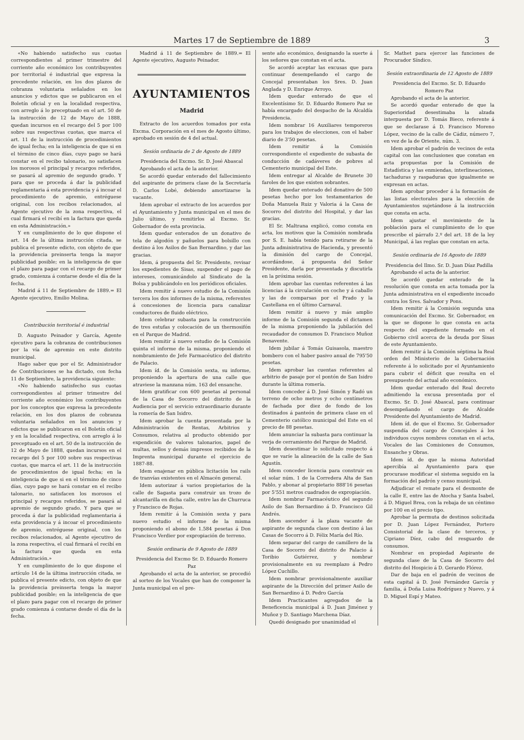Martes 17 de Septiembre de 1889 3
«No habiendo satisfecho sus cuotas correspondientes al primer trimestre del corriente año económico los contribuyentes por territorial é industrial que expresa la precedente relación, en los dos plazos de cobranza voluntaria señalados en los anuncios y edictos que se publicaron en el Boletín oficial y en la localidad respectiva, con arreglo á lo preceptuado en el art. 50 de la instrucción de 12 de Mayo de 1888, quedan incursos en el recargo del 5 por 100 sobre sus respectivas cuotas, que marca el art. 11 de la instrucción de procedimientos de igual fecha; en la inteligencia de que si en el término de cinco días, cuyo pago se hará constar en el recibo talonario, no satisfacen los morosos el principal y recargos referidos, se pasará al apremio de segundo grado. Y para que se proceda á dar la publicidad reglamentaria á esta providencia y á incoar el procedimiento de apremio, entréguese original, con los recibos relacionados, al Agente ejecutivo de la zona respectiva, el cual firmará el recibí en la factura que queda en esta Administración.»
Y en cumplimiento de lo que dispone el art. 14 de la última instrucción citada, se publica el presente edicto, con objeto de que la providencia preinserta tenga la mayor publicidad posible; en la inteligencia de que el plazo para pagar con el recargo de primer grado, comienza á contarse desde el día de la fecha.
Madrid á 11 de Septiembre de 1889.= El Agente ejecutivo, Emilio Molina.
Contribución territorial é industrial
D. Augusto Peinador y García, Agente ejecutivo para la cobranza de contribuciones por la vía de apremio en este distrito municipal.
Hago saber que por el Sr. Administrador de Contribuciones se ha dictado, con fecha 11 de Septiembre, la providencia siguiente:
«No habiendo satisfecho sus cuotas correspondientes al primer trimestre del corriente año económico los contribuyentes por los conceptos que expresa la precedente relación, en los dos plazos de cobranza voluntaria señalados en los anuncios y edictos que se publicaron en el Boletín oficial y en la localidad respectiva, con arreglo á lo preceptuado en el art. 50 de la instrucción de 12 de Mayo de 1888, quedan incursos en el recargo del 5 por 100 sobre sus respectivas cuotas, que marca el art. 11 de la instrucción de procedimientos de igual fecha; en la inteligencia de que si en el término de cinco días, cuyo pago se hará constar en el recibo talonario, no satisfacen los morosos el principal y recargos referidos, se pasará al apremio de segundo grado. Y para que se proceda á dar la publicidad reglamentaria á esta providencia y á incoar el procedimiento de apremio, entréguese original, con los recibos relacionados, al Agente ejecutivo de la zona respectiva, el cual firmará el recibí en la factura que queda en esta Administración.»
Y en cumplimiento de lo que dispone el artículo 14 de la última instrucción citada, se publica el presente edicto, con objeto de que la providencia preinserta tenga la mayor publicidad posible; en la inteligencia de que el plazo para pagar con el recargo de primer grado comienza á contarse desde el día de la fecha.
Madrid á 11 de Septiembre de 1889.= El Agente ejecutivo, Augusto Peinador.
AYUNTAMIENTOS
Madrid
Extracto de los acuerdos tomados por esta Excma. Corporación en el mes de Agosto último, aprobado en sesión de 4 del actual.
Sesión ordinaria de 2 de Agosto de 1889
Presidencia del Excmo. Sr. D. José Abascal
Aprobando el acta de la anterior.
Se acordó quedar enterado del fallecimiento del aspirante de primera clase de la Secretaría D. Carlos Lobé, debiendo amortizarse la vacante.
Idem aprobar el extracto de los acuerdos por el Ayuntamiento y Junta municipal en el mes de Julio último, y remitirlos al Excmo. Sr. Gobernador de esta provincia.
Idem quedar enterados de un donativo de tela de algodón y pañuelos para bolsillo con destino á los Asilos de San Bernardino, y dar las gracias.
Idem, á propuesta del Sr. Presidente, revisar los expedientes de Sisas, suspender el pago de intereses, comunicándolo al Sindicato de la Bolsa y publicándolo en los periódicos oficiales.
Idem remitir á nuevo estudio de la Comisión tercera los dos informes de la misma, referentes á concesiones de licencia para canalizar conductores de fluido eléctrico.
Idem celebrar subasta para la construcción de tres estufas y colocación de un thermosifón en el Parque de Madrid.
Idem remitir á nuevo estudio de la Comisión quinta el informe de la misma, proponiendo el nombramiento de Jefe Farmacéutico del distrito de Palacio.
Idem íd. de la Comisión sexta, su informe, proponiendo la apertura de una calle que atraviese la manzana núm. 163 del ensanche.
Idem gratificar con 600 pesetas al personal de la Casa de Socorro del distrito de la Audiencia por el servicio extraordinario durante la romería de San Isidro.
Idem aprobar la cuenta presentada por la Administración de Rentas, Arbitrios y Consumos, relativa al producto obtenido por expendición de valores talonarios, papel de multas, sellos y demás impresos recibidos de la Imprenta municipal durante el ejercicio de 1887-88.
Idem enajenar en pública licitación los rails de tranvías existentes en el Almacén general.
Idem autorizar á varios propietarios de la calle de Sagasta para construir un trozo de alcantarilla en dicha calle, entre las de Churruca y Francisco de Rojas.
Idem remitir á la Comisión sexta y para nuevo estudio el informe de la misma proponiendo el abono de 1.584 pesetas á Don Francisco Verdier por expropiación de terreno.
Sesión ordinaria de 9 Agosto de 1889
Presidencia del Excmo Sr. D. Eduardo Romero Paz
Aprobando el acta de la anterior, se procedió al sorteo de los Vocales que han de componer la Junta municipal en el pre-
sente año económico, designando la suerte á los señores que constan en el acta.
Se acordó aceptar las excusas que para continuar desempeñando el cargo de Concejal presentaban los Sres. D. Juan Anglada y D. Enrique Arroyo.
Idem quedar enterado de que el Excelentísimo Sr. D. Eduardo Romero Paz se había encargado del despacho de la Alcaldía Presidencia.
Idem nombrar 16 Auxiliares temporeros para los trabajos de elecciones, con el haber diario de 3'50 pesetas.
Idem remitir á la Comisión correspondiente el expediente de subasta de conducción de cadáveres de pobres al Cementerio municipal del Este.
Idem entregar al Alcalde de Brunete 30 faroles de los que existen sobrantes.
Idem quedar enterado del donativo de 500 pesetas hecho por los testamentarios de Doña Manuela Ruiz y Valoria á la Casa de Socorro del distrito del Hospital, y dar las gracias.
El Sr. Maltrana explicó, como consta en acta, los motivos que la Comisión nombrada por S. E. había tenido para retirarse de la Junta administrativa de Hacienda, y presentó la dimisión del cargo de Concejal, acordándose, á propuesta del Señor Presidente, darla por presentada y discutirla en la próxima sesión.
Idem aprobar las cuentas referentes á las licencias á la circulación en coche y á caballo y las de comparsas por el Prado y la Castellana en el último Carnaval.
Idem remitir á nuevo y más amplio informe de la Comisión segunda el dictamen de la misma proponiendo la jubilación del recaudador de consumos D. Francisco Muñoz Benavente.
Idem jubilar á Tomás Guisasola, maestro bombero con el haber pasivo anual de 795'50 pesetas.
Idem aprobar las cuentas referentes al arbitrio de pasaje por el pontón de San Isidro durante la última romería.
Idem conceder á D. José Simón y Radó un terreno de ocho metros y ocho centímetros de fachada por diez de fondo de los destinados á panteón de primera clase en el Cementerio católico municipal del Este en el precio de 88 pesetas.
Idem anunciar la subasta para continuar la verja de cerramiento del Parque de Madrid.
Idem desestimar lo solicitado respecto á que se varíe la alineación de la calle de San Agustín.
Idem conceder licencia para construir en el solar núm. 1 de la Corredera Alta de San Pablo, y abonar al propietario 888'16 pesetas por 5'551 metros cuadrados de expropiación.
Idem nombrar Farmacéutico del segundo Asilo de San Bernardino á D. Francisco Gil Andrés.
Idem ascender á la plaza vacante de aspirante de segunda clase con destino á las Casas de Socorro á D. Félix María del Río.
Idem separar del cargo de camillero de la Casa de Socorro del distrito de Palacio á Toribio Gutiérrez, y nombrar provisionalmente en su reemplazo á Pedro López Cuchillo.
Idem nombrar provisionalmente auxiliar aspirante de la Dirección del primer Asilo de San Bernardino á D. Pedro García
Idem Practicantes agregados de la Beneficencia municipal á D. Juan Jiménez y Muñoz y D. Santiago Marchena Díaz.
Quedó designado por unanimidad el
Sr. Mathet para ejercer las funciones de Procurador Síndico.
Sesión extraordinaria de 12 Agosto de 1889
Presidencia del Excmo. Sr. D. Eduardo Romero Paz
Aprobando el acta de la anterior.
Se acordó quedar enterado de que la Superioridad desestimaba la alzada interpuesta por D. Tomás Bieco, referente á que se declarase á D. Francisco Moreno López, vecino de la calle de Cádiz, número 7, en vez de la de Oriente, núm. 3.
Idem aprobar el padrón de vecinos de esta capital con las conclusiones que constan en acta propuestas por la Comisión de Estadística y las enmiendas, interlineaciones, tachaduras y raspaduras que igualmente se expresan en actas.
Idem aprobar proceder á la formación de las listas electorales para la elección de Ayuntamientos sujetándose á la instrucción que consta en acta.
Idem ajustar el movimiento de la población para el cumplimiento de lo que prescribe el párrafo 2.º del art. 18 de la ley Municipal, á las reglas que constan en acta.
Sesión ordinaria de 16 Agosto de 1889
Presidencia del Ilmo. Sr. D. Juan Díaz Padilla
Aprobando el acta de la anterior.
Se acordó quedar enterado de la resolución que consta en acta tomada por la Junta administrativa en el expediente incoado contra los Sres. Salvador y Pons.
Idem remitir á la Comisión segunda una comunicación del Excmo. Sr. Gobernador, en la que se dispone lo que consta en acta respecto del expediente formado en el Gobierno civil acerca de la deuda por Sisas de este Ayuntamiento.
Idem remitir á la Comisión séptima la Real orden del Ministerio de la Gobernación referente á lo solicitado por el Ayuntamiento para cubrir el déficit que resulta en el presupuesto del actual año económico.
Idem quedar enterado del Real decreto admitiendo la excusa presentada por el Excmo. Sr. D. José Abascal, para continuar desempeñando el cargo de Alcalde Presidente del Ayuntamiento de Madrid.
Idem íd. de que el Excmo. Sr. Gobernador suspendía del cargo de Concejales á los individuos cuyos nombres constan en el acta, Vocales de las Comisiones de Consumos, Ensanche y Obras.
Idem íd. de que la misma Autoridad apercibía al Ayuntamiento para que procurase modificar el sistema seguido en la formación del padrón y censo municipal.
Adjudicar el remate para el desmonte de la calle E, entre las de Atocha y Santa Isabel, á D. Miguel Brea, con la rebaja de un céntimo por 100 en el precio tipo.
Aprobar la permuta de destinos solicitada por D. Juan López Fernández, Portero Consistorial de la clase de terceros, y Cipriano Díez, cabo del resguardo de consumos.
Nombrar en propiedad Aspirante de segunda clase de la Casa de Socorro del distrito del Hospicio á D. Gerardo Flórez.
Dar de baja en el padrón de vecinos de esta capital á D. José Fernández García y familia, á Doña Luisa Rodríguez y Nuevo, y á D. Miguel Espí y Mateo.